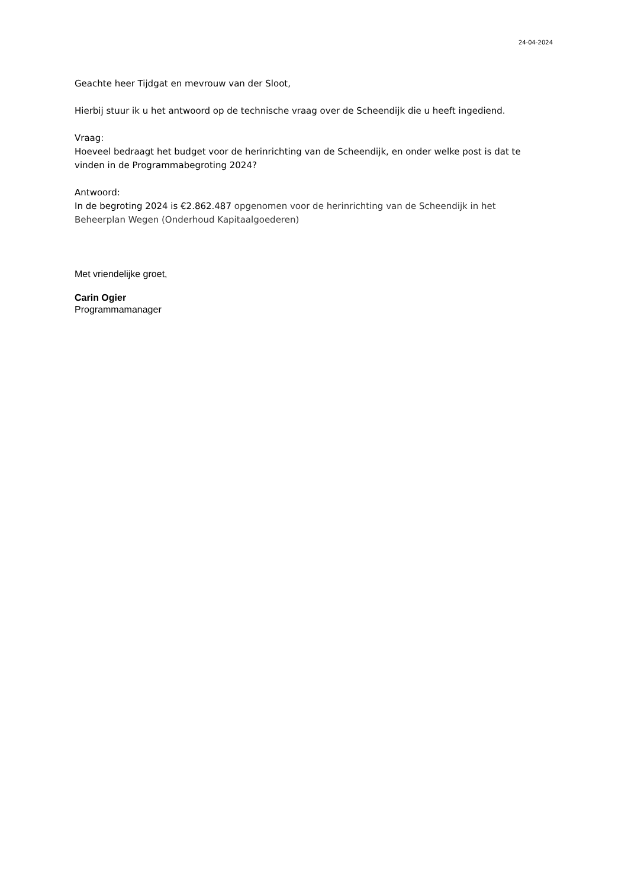24-04-2024
Geachte heer Tijdgat en mevrouw van der Sloot,
Hierbij stuur ik u het antwoord op de technische vraag over de Scheendijk die u heeft ingediend.
Vraag:
Hoeveel bedraagt het budget voor de herinrichting van de Scheendijk, en onder welke post is dat te vinden in de Programmabegroting 2024?
Antwoord:
In de begroting 2024 is €2.862.487 opgenomen voor de herinrichting van de Scheendijk in het Beheerplan Wegen (Onderhoud Kapitaalgoederen)
Met vriendelijke groet,
Carin Ogier
Programmamanager